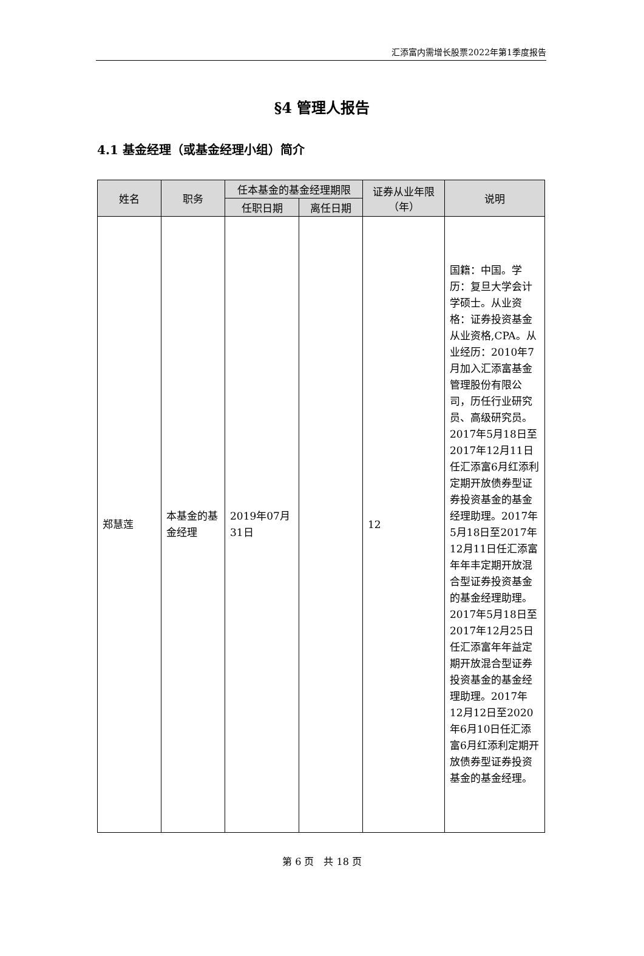汇添富内需增长股票2022年第1季度报告
§4 管理人报告
4.1 基金经理（或基金经理小组）简介
| 姓名 | 职务 | 任本基金的基金经理期限 | | 证券从业年限（年） | 说明 |
| --- | --- | --- | --- | --- | --- |
| | | 任职日期 | 离任日期 | | |
| 郑慧莲 | 本基金的基金经理 | 2019年07月31日 | | 12 | 国籍：中国。学历：复旦大学会计学硕士。从业资格：证券投资基金从业资格,CPA。从业经历：2010年7月加入汇添富基金管理股份有限公司，历任行业研究员、高级研究员。2017年5月18日至2017年12月11日任汇添富6月红添利定期开放债券型证券投资基金的基金经理助理。2017年5月18日至2017年12月11日任汇添富年年丰定期开放混合型证券投资基金的基金经理助理。2017年5月18日至2017年12月25日任汇添富年年益定期开放混合型证券投资基金的基金经理助理。2017年12月12日至2020年6月10日任汇添富6月红添利定期开放债券型证券投资基金的基金经理。 |
第 6 页　共 18 页